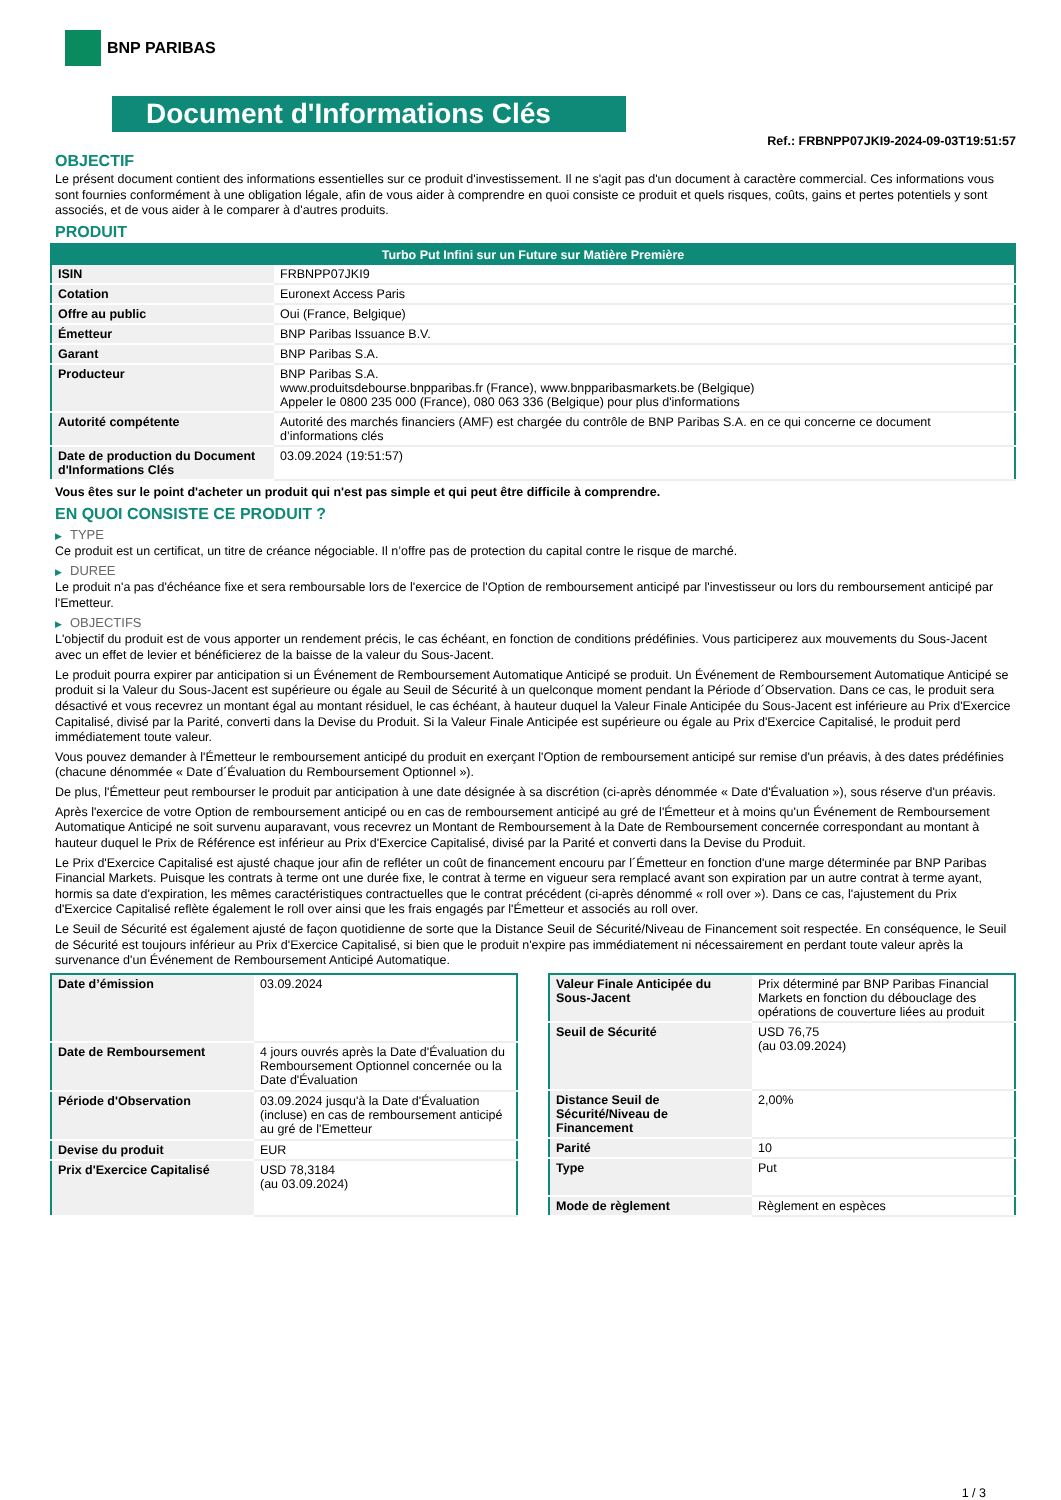BNP PARIBAS
Document d'Informations Clés
Ref.: FRBNPP07JKI9-2024-09-03T19:51:57
OBJECTIF
Le présent document contient des informations essentielles sur ce produit d'investissement. Il ne s'agit pas d'un document à caractère commercial. Ces informations vous sont fournies conformément à une obligation légale, afin de vous aider à comprendre en quoi consiste ce produit et quels risques, coûts, gains et pertes potentiels y sont associés, et de vous aider à le comparer à d'autres produits.
PRODUIT
| Turbo Put Infini sur un Future sur Matière Première | |
| --- | --- |
| ISIN | FRBNPP07JKI9 |
| Cotation | Euronext Access Paris |
| Offre au public | Oui (France, Belgique) |
| Émetteur | BNP Paribas Issuance B.V. |
| Garant | BNP Paribas S.A. |
| Producteur | BNP Paribas S.A. www.produitsdebourse.bnpparibas.fr (France), www.bnpparibasmarkets.be (Belgique) Appeler le 0800 235 000 (France), 080 063 336 (Belgique) pour plus d'informations |
| Autorité compétente | Autorité des marchés financiers (AMF) est chargée du contrôle de BNP Paribas S.A. en ce qui concerne ce document d’informations clés |
| Date de production du Document d'Informations Clés | 03.09.2024 (19:51:57) |
Vous êtes sur le point d'acheter un produit qui n'est pas simple et qui peut être difficile à comprendre.
EN QUOI CONSISTE CE PRODUIT ?
▶ TYPE
Ce produit est un certificat, un titre de créance négociable. Il n’offre pas de protection du capital contre le risque de marché.
▶ DUREE
Le produit n'a pas d'échéance fixe et sera remboursable lors de l'exercice de l'Option de remboursement anticipé par l'investisseur ou lors du remboursement anticipé par l'Emetteur.
▶ OBJECTIFS
L'objectif du produit est de vous apporter un rendement précis, le cas échéant, en fonction de conditions prédéfinies. Vous participerez aux mouvements du Sous-Jacent avec un effet de levier et bénéficierez de la baisse de la valeur du Sous-Jacent.
Le produit pourra expirer par anticipation si un Événement de Remboursement Automatique Anticipé se produit. Un Événement de Remboursement Automatique Anticipé se produit si la Valeur du Sous-Jacent est supérieure ou égale au Seuil de Sécurité à un quelconque moment pendant la Période d´Observation. Dans ce cas, le produit sera désactivé et vous recevrez un montant égal au montant résiduel, le cas échéant, à hauteur duquel la Valeur Finale Anticipée du Sous-Jacent est inférieure au Prix d'Exercice Capitalisé, divisé par la Parité, converti dans la Devise du Produit. Si la Valeur Finale Anticipée est supérieure ou égale au Prix d'Exercice Capitalisé, le produit perd immédiatement toute valeur.
Vous pouvez demander à l'Émetteur le remboursement anticipé du produit en exerçant l'Option de remboursement anticipé sur remise d'un préavis, à des dates prédéfinies (chacune dénommée « Date d´Évaluation du Remboursement Optionnel »).
De plus, l'Émetteur peut rembourser le produit par anticipation à une date désignée à sa discrétion (ci-après dénommée « Date d'Évaluation »), sous réserve d'un préavis.
Après l'exercice de votre Option de remboursement anticipé ou en cas de remboursement anticipé au gré de l'Émetteur et à moins qu'un Événement de Remboursement Automatique Anticipé ne soit survenu auparavant, vous recevrez un Montant de Remboursement à la Date de Remboursement concernée correspondant au montant à hauteur duquel le Prix de Référence est inférieur au Prix d'Exercice Capitalisé, divisé par la Parité et converti dans la Devise du Produit.
Le Prix d'Exercice Capitalisé est ajusté chaque jour afin de refléter un coût de financement encouru par l´Émetteur en fonction d'une marge déterminée par BNP Paribas Financial Markets. Puisque les contrats à terme ont une durée fixe, le contrat à terme en vigueur sera remplacé avant son expiration par un autre contrat à terme ayant, hormis sa date d'expiration, les mêmes caractéristiques contractuelles que le contrat précédent (ci-après dénommé « roll over »). Dans ce cas, l'ajustement du Prix d'Exercice Capitalisé reflète également le roll over ainsi que les frais engagés par l'Émetteur et associés au roll over.
Le Seuil de Sécurité est également ajusté de façon quotidienne de sorte que la Distance Seuil de Sécurité/Niveau de Financement soit respectée. En conséquence, le Seuil de Sécurité est toujours inférieur au Prix d'Exercice Capitalisé, si bien que le produit n'expire pas immédiatement ni nécessairement en perdant toute valeur après la survenance d'un Événement de Remboursement Anticipé Automatique.
| Date d’émission | 03.09.2024 |
| Date de Remboursement | 4 jours ouvrés après la Date d'Évaluation du Remboursement Optionnel concernée ou la Date d'Évaluation |
| Période d'Observation | 03.09.2024 jusqu'à la Date d'Évaluation (incluse) en cas de remboursement anticipé au gré de l'Emetteur |
| Devise du produit | EUR |
| Prix d'Exercice Capitalisé | USD 78,3184 (au 03.09.2024) |
| Valeur Finale Anticipée du Sous-Jacent | Prix déterminé par BNP Paribas Financial Markets en fonction du débouclage des opérations de couverture liées au produit |
| Seuil de Sécurité | USD 76,75 (au 03.09.2024) |
| Distance Seuil de Sécurité/Niveau de Financement | 2,00% |
| Parité | 10 |
| Type | Put |
| Mode de règlement | Règlement en espèces |
1 / 3